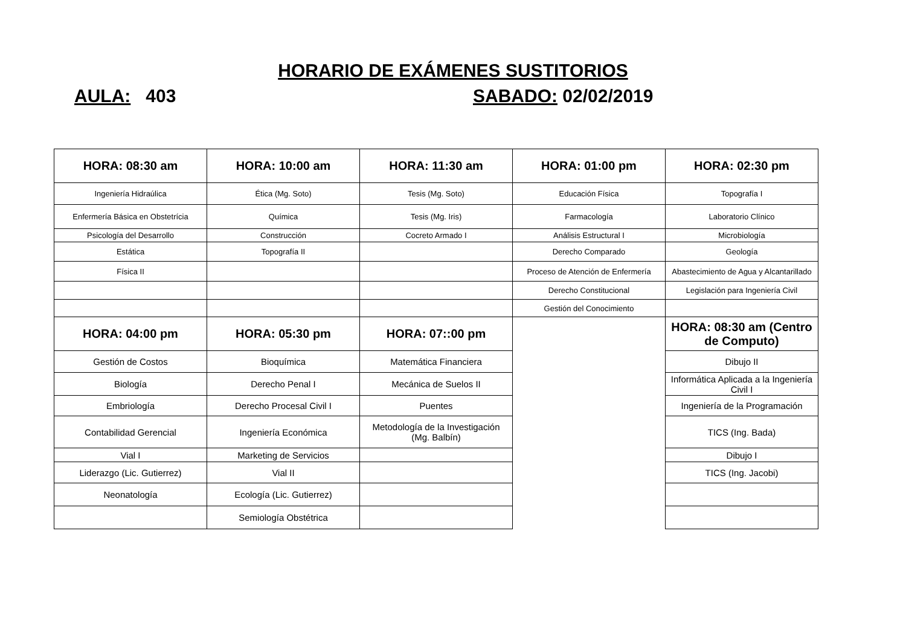HORARIO DE EXÁMENES SUSTITORIOS
AULA: 403 SABADO: 02/02/2019
| HORA: 08:30 am | HORA: 10:00 am | HORA: 11:30 am | HORA: 01:00 pm | HORA: 02:30 pm |
| --- | --- | --- | --- | --- |
| Ingeniería Hidraúlica | Ética (Mg. Soto) | Tesis (Mg. Soto) | Educación Física | Topografía I |
| Enfermería Básica en Obstetrícia | Química | Tesis (Mg. Iris) | Farmacología | Laboratorio Clínico |
| Psicología del Desarrollo | Construcción | Cocreto Armado I | Análisis Estructural I | Microbiología |
| Estática | Topografía II | | Derecho Comparado | Geología |
| Física II | | | Proceso de Atención de Enfermería | Abastecimiento de Agua y Alcantarillado |
| | | | Derecho Constitucional | Legislación para Ingeniería Civil |
| | | | Gestión del Conocimiento | |
| HORA: 04:00 pm | HORA: 05:30 pm | HORA: 07::00 pm | | HORA: 08:30 am (Centro de Computo) |
| Gestión de Costos | Bioquímica | Matemática Financiera | | Dibujo II |
| Biología | Derecho Penal I | Mecánica de Suelos II | | Informática Aplicada a la Ingeniería Civil I |
| Embriología | Derecho Procesal Civil I | Puentes | | Ingeniería de la Programación |
| Contabilidad Gerencial | Ingeniería Económica | Metodología de la Investigación (Mg. Balbín) | | TICS (Ing. Bada) |
| Vial I | Marketing de Servicios | | | Dibujo I |
| Liderazgo (Lic. Gutierrez) | Vial II | | | TICS (Ing. Jacobi) |
| Neonatología | Ecología (Lic. Gutierrez) | | | |
| | Semiología Obstétrica | | | |